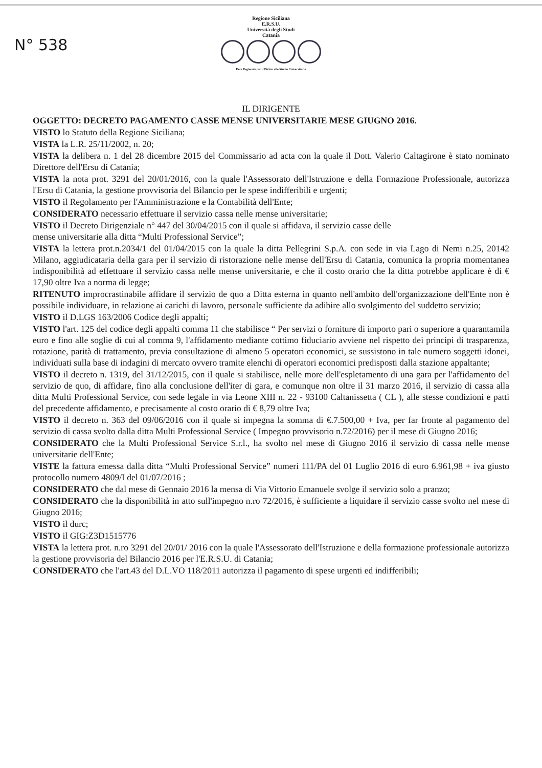N° 538
Regione Siciliana
E.R.S.U.
Università degli Studi
Catania
Ente Regionale per il Diritto allo Studio Universitario
IL DIRIGENTE
OGGETTO: DECRETO PAGAMENTO CASSE MENSE UNIVERSITARIE MESE GIUGNO 2016.
VISTO lo Statuto della Regione Siciliana;
VISTA la L.R. 25/11/2002, n. 20;
VISTA la delibera n. 1 del 28 dicembre 2015 del Commissario ad acta con la quale il Dott. Valerio Caltagirone è stato nominato Direttore dell'Ersu di Catania;
VISTA la nota prot. 3291 del 20/01/2016, con la quale l'Assessorato dell'Istruzione e della Formazione Professionale, autorizza l'Ersu di Catania, la gestione provvisoria del Bilancio per le spese indifferibili e urgenti;
VISTO il Regolamento per l'Amministrazione e la Contabilità dell'Ente;
CONSIDERATO necessario effettuare il servizio cassa nelle mense universitarie;
VISTO il Decreto Dirigenziale n° 447 del 30/04/2015 con il quale si affidava, il servizio casse delle
mense universitarie alla ditta “Multi Professional Service”;
VISTA la lettera prot.n.2034/1 del 01/04/2015 con la quale la ditta Pellegrini S.p.A. con sede in via Lago di Nemi n.25, 20142 Milano, aggiudicataria della gara per il servizio di ristorazione nelle mense dell'Ersu di Catania, comunica la propria momentanea indisponibilità ad effettuare il servizio cassa nelle mense universitarie, e che il costo orario che la ditta potrebbe applicare è di € 17,90 oltre Iva a norma di legge;
RITENUTO improcrastinabile affidare il servizio de quo a Ditta esterna in quanto nell'ambito dell'organizzazione dell'Ente non è possibile individuare, in relazione ai carichi di lavoro, personale sufficiente da adibire allo svolgimento del suddetto servizio;
VISTO il D.LGS 163/2006 Codice degli appalti;
VISTO l'art. 125 del codice degli appalti comma 11 che stabilisce “ Per servizi o forniture di importo pari o superiore a quarantamila euro e fino alle soglie di cui al comma 9, l'affidamento mediante cottimo fiduciario avviene nel rispetto dei principi di trasparenza, rotazione, parità di trattamento, previa consultazione di almeno 5 operatori economici, se sussistono in tale numero soggetti idonei, individuati sulla base di indagini di mercato ovvero tramite elenchi di operatori economici predisposti dalla stazione appaltante;
VISTO il decreto n. 1319, del 31/12/2015, con il quale si stabilisce, nelle more dell'espletamento di una gara per l'affidamento del servizio de quo, di affidare, fino alla conclusione dell'iter di gara, e comunque non oltre il 31 marzo 2016, il servizio di cassa alla ditta Multi Professional Service, con sede legale in via Leone XIII n. 22 - 93100 Caltanissetta ( CL ), alle stesse condizioni e patti del precedente affidamento, e precisamente al costo orario di € 8,79 oltre Iva;
VISTO il decreto n. 363 del 09/06/2016 con il quale si impegna la somma di €.7.500,00 + Iva, per far fronte al pagamento del servizio di cassa svolto dalla ditta Multi Professional Service ( Impegno provvisorio n.72/2016) per il mese di Giugno 2016;
CONSIDERATO che la Multi Professional Service S.r.l., ha svolto nel mese di Giugno 2016 il servizio di cassa nelle mense universitarie dell'Ente;
VISTE la fattura emessa dalla ditta “Multi Professional Service” numeri 111/PA del 01 Luglio 2016 di euro 6.961,98 + iva giusto protocollo numero 4809/I del 01/07/2016 ;
CONSIDERATO che dal mese di Gennaio 2016 la mensa di Via Vittorio Emanuele svolge il servizio solo a pranzo;
CONSIDERATO che la disponibilità in atto sull'impegno n.ro 72/2016, è sufficiente a liquidare il servizio casse svolto nel mese di Giugno 2016;
VISTO il durc;
VISTO il GIG:Z3D1515776
VISTA la lettera prot. n.ro 3291 del 20/01/ 2016 con la quale l'Assessorato dell'Istruzione e della formazione professionale autorizza la gestione provvisoria del Bilancio 2016 per l'E.R.S.U. di Catania;
CONSIDERATO che l'art.43 del D.L.VO 118/2011 autorizza il pagamento di spese urgenti ed indifferibili;